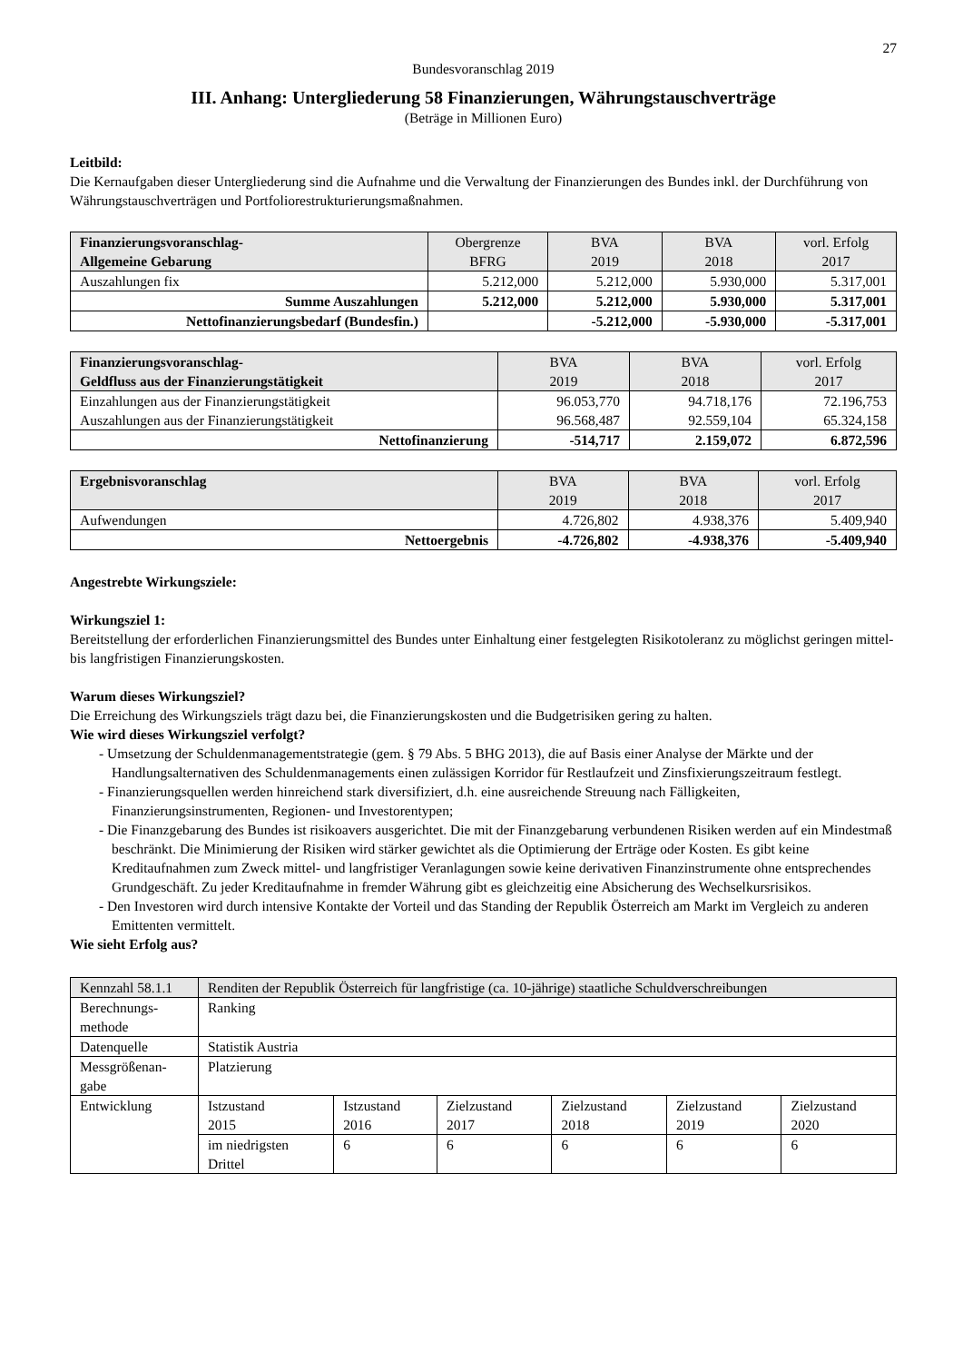27
Bundesvoranschlag 2019
III. Anhang: Untergliederung 58 Finanzierungen, Währungstauschverträge
(Beträge in Millionen Euro)
Leitbild:
Die Kernaufgaben dieser Untergliederung sind die Aufnahme und die Verwaltung der Finanzierungen des Bundes inkl. der Durchführung von Währungstauschverträgen und Portfoliorestrukturierungsmaßnahmen.
| Finanzierungsvoranschlag- Allgemeine Gebarung | Obergrenze BFRG | BVA 2019 | BVA 2018 | vorl. Erfolg 2017 |
| --- | --- | --- | --- | --- |
| Auszahlungen fix | 5.212,000 | 5.212,000 | 5.930,000 | 5.317,001 |
| Summe Auszahlungen | 5.212,000 | 5.212,000 | 5.930,000 | 5.317,001 |
| Nettofinanzierungsbedarf (Bundesfin.) | | -5.212,000 | -5.930,000 | -5.317,001 |
| Finanzierungsvoranschlag- Geldfluss aus der Finanzierungstätigkeit | BVA 2019 | BVA 2018 | vorl. Erfolg 2017 |
| --- | --- | --- | --- |
| Einzahlungen aus der Finanzierungstätigkeit Auszahlungen aus der Finanzierungstätigkeit | 96.053,770 96.568,487 | 94.718,176 92.559,104 | 72.196,753 65.324,158 |
| Nettofinanzierung | -514,717 | 2.159,072 | 6.872,596 |
| Ergebnisvoranschlag | BVA 2019 | BVA 2018 | vorl. Erfolg 2017 |
| --- | --- | --- | --- |
| Aufwendungen | 4.726,802 | 4.938,376 | 5.409,940 |
| Nettoergebnis | -4.726,802 | -4.938,376 | -5.409,940 |
Angestrebte Wirkungsziele:
Wirkungsziel 1:
Bereitstellung der erforderlichen Finanzierungsmittel des Bundes unter Einhaltung einer festgelegten Risikotoleranz zu möglichst geringen mittel- bis langfristigen Finanzierungskosten.
Warum dieses Wirkungsziel?
Die Erreichung des Wirkungsziels trägt dazu bei, die Finanzierungskosten und die Budgetrisiken gering zu halten.
Wie wird dieses Wirkungsziel verfolgt?
- Umsetzung der Schuldenmanagementstrategie (gem. § 79 Abs. 5 BHG 2013), die auf Basis einer Analyse der Märkte und der Handlungsalternativen des Schuldenmanagements einen zulässigen Korridor für Restlaufzeit und Zinsfixierungszeitraum festlegt.
- Finanzierungsquellen werden hinreichend stark diversifiziert, d.h. eine ausreichende Streuung nach Fälligkeiten, Finanzierungsinstrumenten, Regionen- und Investorentypen;
- Die Finanzgebarung des Bundes ist risikoavers ausgerichtet. Die mit der Finanzgebarung verbundenen Risiken werden auf ein Mindestmaß beschränkt. Die Minimierung der Risiken wird stärker gewichtet als die Optimierung der Erträge oder Kosten. Es gibt keine Kreditaufnahmen zum Zweck mittel- und langfristiger Veranlagungen sowie keine derivativen Finanzinstrumente ohne entsprechendes Grundgeschäft. Zu jeder Kreditaufnahme in fremder Währung gibt es gleichzeitig eine Absicherung des Wechselkursrisikos.
- Den Investoren wird durch intensive Kontakte der Vorteil und das Standing der Republik Österreich am Markt im Vergleich zu anderen Emittenten vermittelt.
Wie sieht Erfolg aus?
| Kennzahl 58.1.1 | Renditen der Republik Österreich für langfristige (ca. 10-jährige) staatliche Schuldverschreibungen | | | | | |
| Berechnungs- methode | Ranking | | | | | |
| Datenquelle | Statistik Austria | | | | | |
| Messgrößenan- gabe | Platzierung | | | | | |
| Entwicklung | Istzustand 2015 | Istzustand 2016 | Zielzustand 2017 | Zielzustand 2018 | Zielzustand 2019 | Zielzustand 2020 |
| | im niedrigsten Drittel | 6 | 6 | 6 | 6 | 6 |